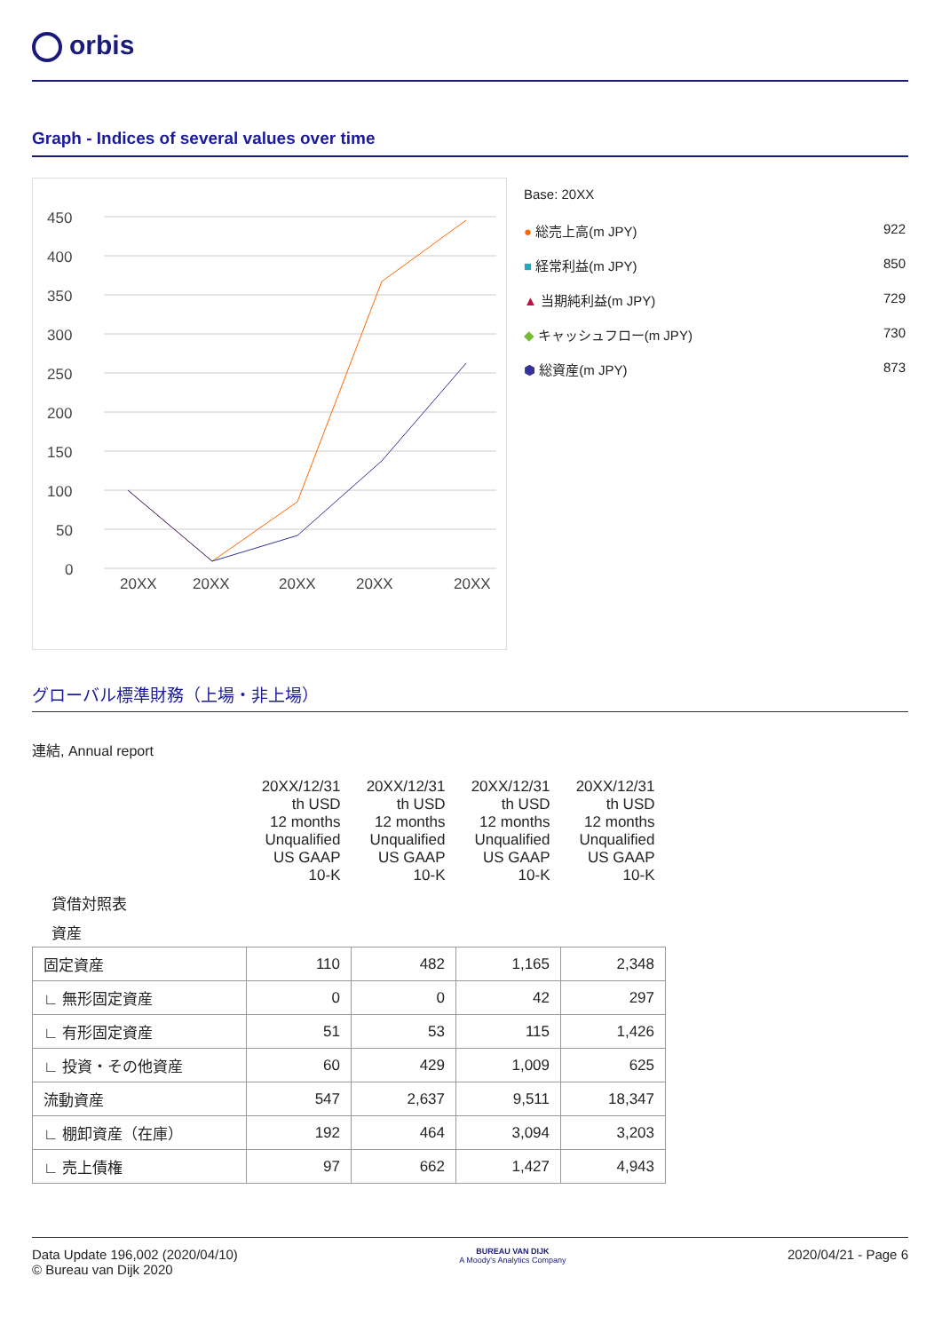orbis
Graph - Indices of several values over time
450
400
350
300
250
200
150
100
50
0
20XX
20XX
20XX
20XX
20XX
Base: 20XX
● 総売上高(m JPY) 922
■ 経常利益(m JPY) 850
▲ 当期純利益(m JPY) 729
◆ キャッシュフロー(m JPY) 730
⬢ 総資産(m JPY) 873
グローバル標準財務（上場・非上場）
連結, Annual report
| | 20XX/12/31 th USD 12 months Unqualified US GAAP 10-K | 20XX/12/31 th USD 12 months Unqualified US GAAP 10-K | 20XX/12/31 th USD 12 months Unqualified US GAAP 10-K | 20XX/12/31 th USD 12 months Unqualified US GAAP 10-K |
| 貸借対照表 | | | | |
| 資産 | | | | |
| 固定資産 | 110 | 482 | 1,165 | 2,348 |
| ∟ 無形固定資産 | 0 | 0 | 42 | 297 |
| ∟ 有形固定資産 | 51 | 53 | 115 | 1,426 |
| ∟ 投資・その他資産 | 60 | 429 | 1,009 | 625 |
| 流動資産 | 547 | 2,637 | 9,511 | 18,347 |
| ∟ 棚卸資産（在庫） | 192 | 464 | 3,094 | 3,203 |
| ∟ 売上債権 | 97 | 662 | 1,427 | 4,943 |
Data Update 196,002 (2020/04/10)
© Bureau van Dijk 2020
BUREAU VAN DIJK
A Moody's Analytics Company
2020/04/21 - Page 6